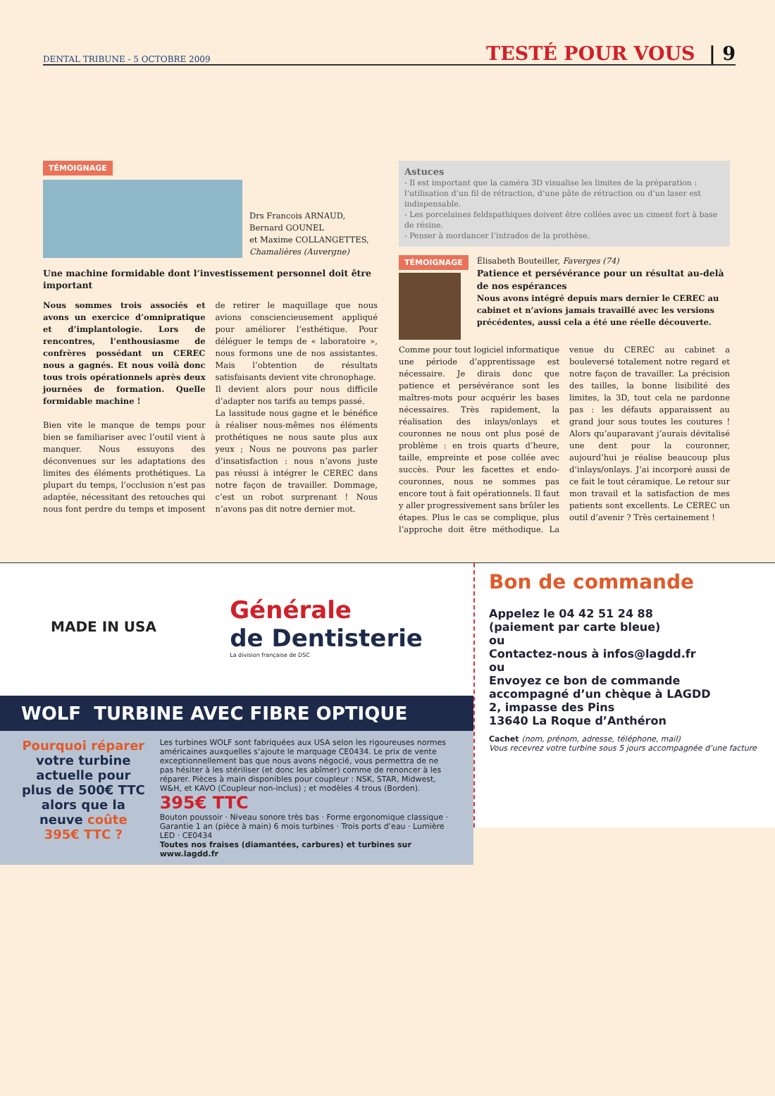DENTAL TRIBUNE - 5 OCTOBRE 2009 TESTÉ POUR VOUS | 9
TÉMOIGNAGE
Drs Francois ARNAUD,
Bernard GOUNEL
et Maxime COLLANGETTES,
Chamalières (Auvergne)
Une machine formidable dont l’investissement personnel doit être important
Nous sommes trois associés et avons un exercice d’omnipratique et d’implantologie. Lors de rencontres, l’enthousiasme de confrères possédant un CEREC nous a gagnés. Et nous voilà donc tous trois opérationnels après deux journées de formation. Quelle formidable machine !
Bien vite le manque de temps pour bien se familiariser avec l’outil vient à manquer. Nous essuyons des déconvenues sur les adaptations des limites des éléments prothétiques. La plupart du temps, l’occlusion n’est pas adaptée, nécessitant des retouches qui nous font perdre du temps et imposent de retirer le maquillage que nous avions consciencieusement appliqué pour améliorer l’esthétique. Pour déléguer le temps de « laboratoire », nous formons une de nos assistantes. Mais l’obtention de résultats satisfaisants devient vite chronophage.
Il devient alors pour nous difficile d’adapter nos tarifs au temps passé.
La lassitude nous gagne et le bénéfice à réaliser nous-mêmes nos éléments prothétiques ne nous saute plus aux yeux ; Nous ne pouvons pas parler d’insatisfaction : nous n’avons juste pas réussi à intégrer le CEREC dans notre façon de travailler. Dommage, c’est un robot surprenant ! Nous n’avons pas dit notre dernier mot.
Astuces
- Il est important que la caméra 3D visualise les limites de la préparation : l’utilisation d’un fil de rétraction, d’une pâte de rétraction ou d’un laser est indispensable.
- Les porcelaines feldspathiques doivent être collées avec un ciment fort à base de résine.
- Penser à mordancer l’intrados de la prothèse.
TÉMOIGNAGE Élisabeth Bouteiller, Faverges (74)
Patience et persévérance pour un résultat au-delà de nos espérances
Nous avons intégré depuis mars dernier le CEREC au cabinet et n’avions jamais travaillé avec les versions précédentes, aussi cela a été une réelle découverte.
Comme pour tout logiciel informatique une période d’apprentissage est nécessaire. Je dirais donc que patience et persévérance sont les maîtres-mots pour acquérir les bases nécessaires. Très rapidement, la réalisation des inlays/onlays et couronnes ne nous ont plus posé de problème : en trois quarts d’heure, taille, empreinte et pose collée avec succès. Pour les facettes et endo-couronnes, nous ne sommes pas encore tout à fait opérationnels. Il faut y aller progressivement sans brûler les étapes. Plus le cas se complique, plus l’approche doit être méthodique. La venue du CEREC au cabinet a bouleversé totalement notre regard et notre façon de travailler. La précision des tailles, la bonne lisibilité des limites, la 3D, tout cela ne pardonne pas : les défauts apparaissent au grand jour sous toutes les coutures ! Alors qu’auparavant j’aurais dévitalisé une dent pour la couronner, aujourd’hui je réalise beaucoup plus d’inlays/onlays. J’ai incorporé aussi de ce fait le tout céramique. Le retour sur mon travail et la satisfaction de mes patients sont excellents. Le CEREC un outil d’avenir ? Très certainement !
MADE IN USA
Générale
de Dentisterie
La division française de DSC
WOLF TURBINE AVEC FIBRE OPTIQUE
Pourquoi réparer votre turbine actuelle pour plus de 500€ TTC alors que la neuve coûte 395€ TTC ?
Les turbines WOLF sont fabriquées aux USA selon les rigoureuses normes américaines auxquelles s’ajoute le marquage CE0434. Le prix de vente exceptionnellement bas que nous avons négocié, vous permettra de ne pas hésiter à les stériliser (et donc les abîmer) comme de renoncer à les réparer. Pièces à main disponibles pour coupleur : NSK, STAR, Midwest, W&H, et KAVO (Coupleur non-inclus) ; et modèles 4 trous (Borden).
395€ TTC
Bouton poussoir · Niveau sonore très bas · Forme ergonomique classique · Garantie 1 an (pièce à main) 6 mois turbines · Trois ports d’eau · Lumière LED · CE0434
Toutes nos fraises (diamantées, carbures) et turbines sur www.lagdd.fr
Bon de commande
Appelez le 04 42 51 24 88
(paiement par carte bleue)
ou
Contactez-nous à infos@lagdd.fr
ou
Envoyez ce bon de commande accompagné d’un chèque à LAGDD
2, impasse des Pins
13640 La Roque d’Anthéron
Cachet (nom, prénom, adresse, téléphone, mail)
Vous recevrez votre turbine sous 5 jours accompagnée d’une facture